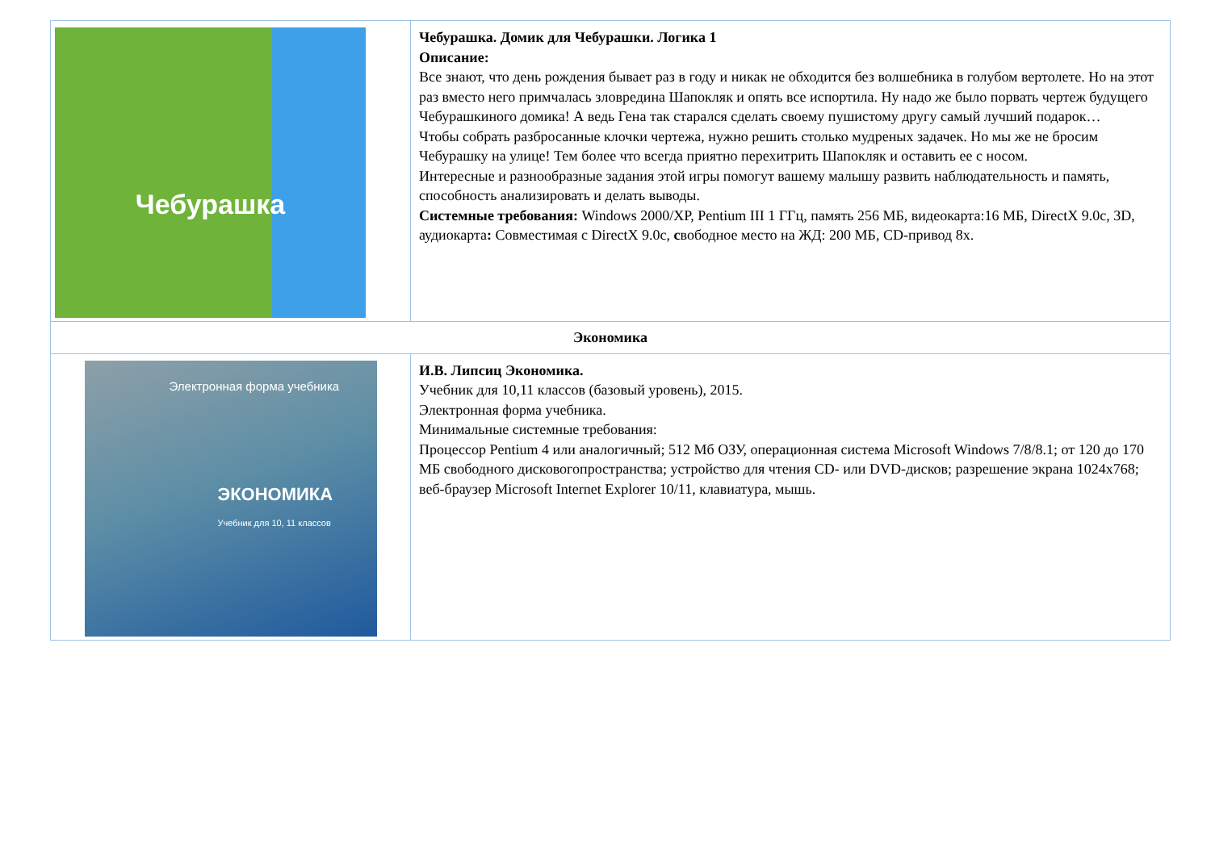| Чебурашка | Чебурашка. Домик для Чебурашки. Логика 1 Описание: Все знают, что день рождения бывает раз в году и никак не обходится без волшебника в голубом вертолете. Но на этот раз вместо него примчалась зловредина Шапокляк и опять все испортила. Ну надо же было порвать чертеж будущего Чебурашкиного домика! А ведь Гена так старался сделать своему пушистому другу самый лучший подарок… Чтобы собрать разбросанные клочки чертежа, нужно решить столько мудреных задачек. Но мы же не бросим Чебурашку на улице! Тем более что всегда приятно перехитрить Шапокляк и оставить ее с носом. Интересные и разнообразные задания этой игры помогут вашему малышу развить наблюдательность и память, способность анализировать и делать выводы. Системные требования: Windows 2000/XP, Pentium III 1 ГГц, память 256 МБ, видеокарта:16 МБ, DirectX 9.0c, 3D, аудиокарта : Совместимая с DirectX 9.0c, с вободное место на ЖД: 200 МБ, CD-привод 8x. |
| Экономика | |
| Электронная форма учебника ЭКОНОМИКА Учебник для 10, 11 классов | И.В. Липсиц Экономика. Учебник для 10,11 классов (базовый уровень), 2015. Электронная форма учебника. Минимальные системные требования: Процессор Pentium 4 или аналогичный; 512 Мб ОЗУ, операционная система Microsoft Windows 7/8/8.1; от 120 до 170 МБ свободного дисковогопространства; устройство для чтения CD- или DVD-дисков; разрешение экрана 1024x768; веб-браузер Microsoft Internet Explorer 10/11, клавиатура, мышь. |